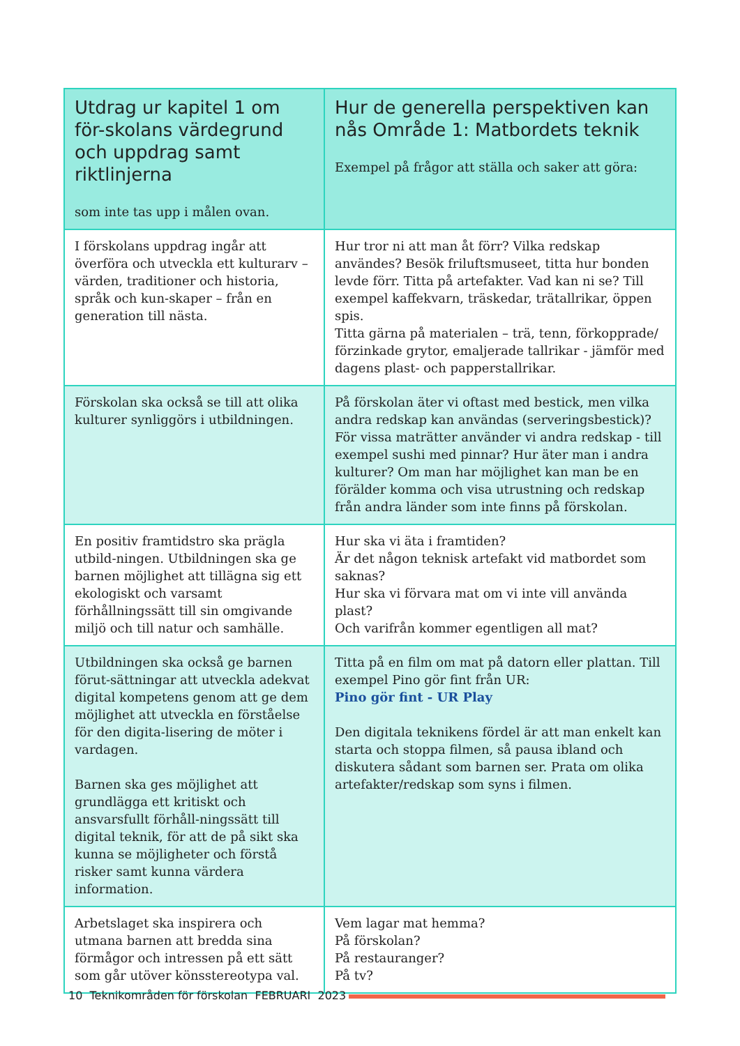| Utdrag ur kapitel 1 om för-skolans värdegrund och uppdrag samt riktlinjerna som inte tas upp i målen ovan. | Hur de generella perspektiven kan nås Område 1: Matbordets teknik Exempel på frågor att ställa och saker att göra: |
| --- | --- |
| I förskolans uppdrag ingår att överföra och utveckla ett kulturarv – värden, traditioner och historia, språk och kun-skaper – från en generation till nästa. | Hur tror ni att man åt förr? Vilka redskap användes? Besök friluftsmuseet, titta hur bonden levde förr. Titta på artefakter. Vad kan ni se? Till exempel kaffekvarn, träskedar, trätallrikar, öppen spis. Titta gärna på materialen – trä, tenn, förkopprade/ förzinkade grytor, emaljerade tallrikar - jämför med dagens plast- och papperstallrikar. |
| Förskolan ska också se till att olika kulturer synliggörs i utbildningen. | På förskolan äter vi oftast med bestick, men vilka andra redskap kan användas (serveringsbestick)? För vissa maträtter använder vi andra redskap - till exempel sushi med pinnar? Hur äter man i andra kulturer? Om man har möjlighet kan man be en förälder komma och visa utrustning och redskap från andra länder som inte finns på förskolan. |
| En positiv framtidstro ska prägla utbild-ningen. Utbildningen ska ge barnen möjlighet att tillägna sig ett ekologiskt och varsamt förhållningssätt till sin omgivande miljö och till natur och samhälle. | Hur ska vi äta i framtiden? Är det någon teknisk artefakt vid matbordet som saknas? Hur ska vi förvara mat om vi inte vill använda plast? Och varifrån kommer egentligen all mat? |
| Utbildningen ska också ge barnen förut-sättningar att utveckla adekvat digital kompetens genom att ge dem möjlighet att utveckla en förståelse för den digita-lisering de möter i vardagen. Barnen ska ges möjlighet att grundlägga ett kritiskt och ansvarsfullt förhåll-ningssätt till digital teknik, för att de på sikt ska kunna se möjligheter och förstå risker samt kunna värdera information. | Titta på en film om mat på datorn eller plattan. Till exempel Pino gör fint från UR: Pino gör fint - UR Play Den digitala teknikens fördel är att man enkelt kan starta och stoppa filmen, så pausa ibland och diskutera sådant som barnen ser. Prata om olika artefakter/redskap som syns i filmen. |
| Arbetslaget ska inspirera och utmana barnen att bredda sina förmågor och intressen på ett sätt som går utöver könsstereotypa val. | Vem lagar mat hemma? På förskolan? På restauranger? På tv? |
10 Teknikområden för förskolan FEBRUARI 2023